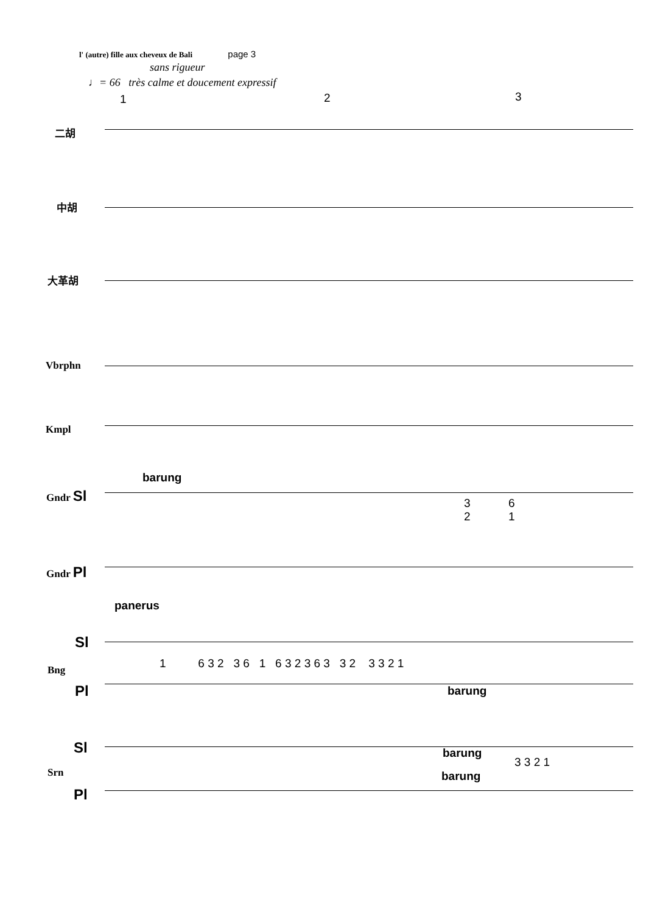l' (autre) fille aux cheveux de Bali page 3
sans rigueur
♩= 66 très calme et doucement expressif
1 2 3
二胡
中胡
大革胡
Vbrphn
Kmpl
Gndr Sl
Gndr Pl
barung
panerus
3
2
6
1
Sl
Bng
Pl
1 6 3 2 3 6 1 6 3 2 3 6 3 3 2 3 3 2 1
barung
Sl
Srn
barung
barung
3 3 2 1
Pl